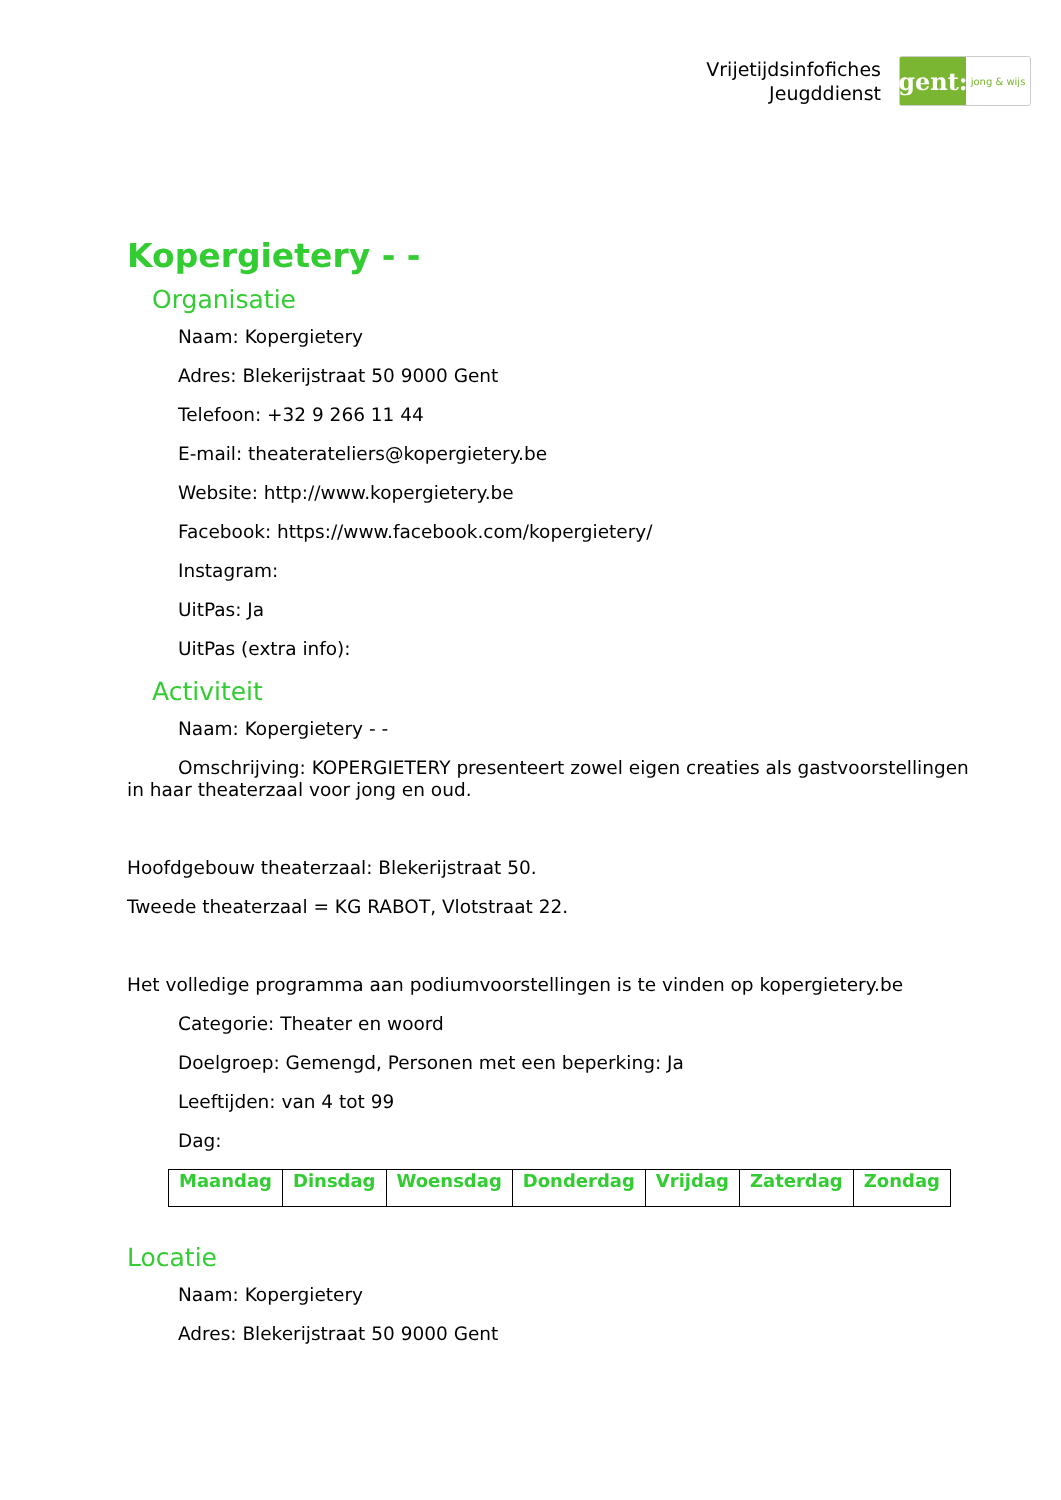Vrijetijdsinfofiches
Jeugddienst
gent:
jong & wijs
Kopergietery - -
Organisatie
Naam: Kopergietery
Adres: Blekerijstraat 50 9000 Gent
Telefoon: +32 9 266 11 44
E-mail: theaterateliers@kopergietery.be
Website: http://www.kopergietery.be
Facebook: https://www.facebook.com/kopergietery/
Instagram:
UitPas: Ja
UitPas (extra info):
Activiteit
Naam: Kopergietery - -
Omschrijving: KOPERGIETERY presenteert zowel eigen creaties als gastvoorstellingen in haar theaterzaal voor jong en oud.
Hoofdgebouw theaterzaal: Blekerijstraat 50.
Tweede theaterzaal = KG RABOT, Vlotstraat 22.
Het volledige programma aan podiumvoorstellingen is te vinden op kopergietery.be
Categorie: Theater en woord
Doelgroep: Gemengd, Personen met een beperking: Ja
Leeftijden: van 4 tot 99
Dag:
| Maandag | Dinsdag | Woensdag | Donderdag | Vrijdag | Zaterdag | Zondag |
| --- | --- | --- | --- | --- | --- | --- |
Locatie
Naam: Kopergietery
Adres: Blekerijstraat 50 9000 Gent